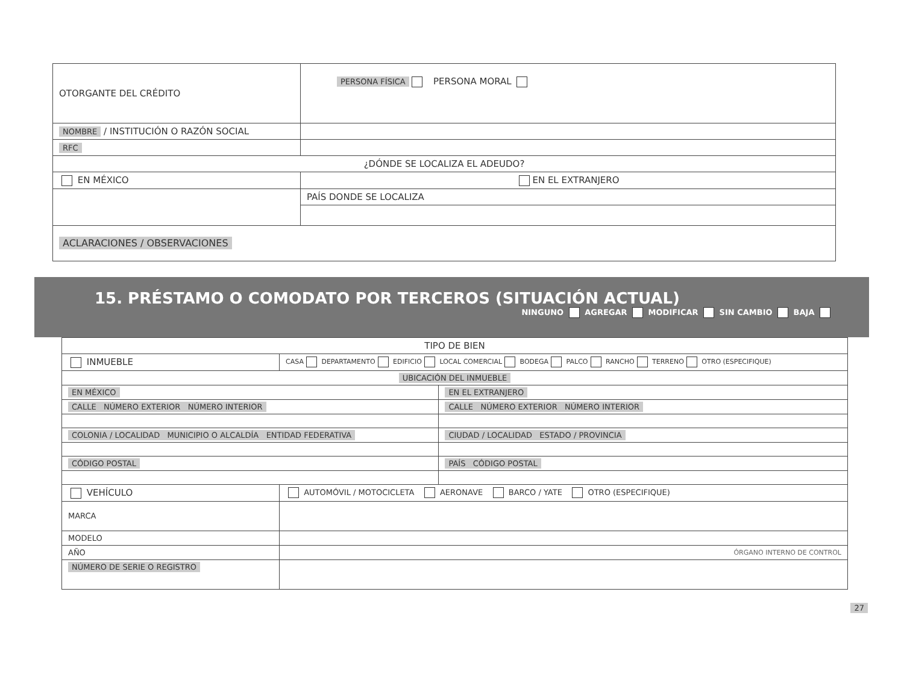| OTORGANTE DEL CRÉDITO | PERSONA FÍSICA PERSONA MORAL | |
| NOMBRE / INSTITUCIÓN O RAZÓN SOCIAL | | |
| RFC | | |
| ¿DÓNDE SE LOCALIZA EL ADEUDO? | | |
| EN MÉXICO | | EN EL EXTRANJERO |
| | | PAÍS DONDE SE LOCALIZA |
| ACLARACIONES / OBSERVACIONES | | |
15. PRÉSTAMO O COMODATO POR TERCEROS (SITUACIÓN ACTUAL)
NINGUNO AGREGAR MODIFICAR SIN CAMBIO ✕ BAJA
| TIPO DE BIEN | | |
| INMUEBLE | CASA DEPARTAMENTO EDIFICIO LOCAL COMERCIAL BODEGA PALCO RANCHO TERRENO OTRO (ESPECIFIQUE) | |
| UBICACIÓN DEL INMUEBLE | | |
| EN MÉXICO | | EN EL EXTRANJERO |
| CALLE NÚMERO EXTERIOR NÚMERO INTERIOR | | CALLE NÚMERO EXTERIOR NÚMERO INTERIOR |
| COLONIA / LOCALIDAD MUNICIPIO O ALCALDÍA ENTIDAD FEDERATIVA | | CIUDAD / LOCALIDAD ESTADO / PROVINCIA |
| CÓDIGO POSTAL | | PAÍS CÓDIGO POSTAL |
| VEHÍCULO | AUTOMÓVIL / MOTOCICLETA AERONAVE BARCO / YATE OTRO (ESPECIFIQUE) | |
| MARCA | | |
| MODELO | | |
| AÑO | ÓRGANO INTERNO DE CONTROL | |
| NÚMERO DE SERIE O REGISTRO | | |
27